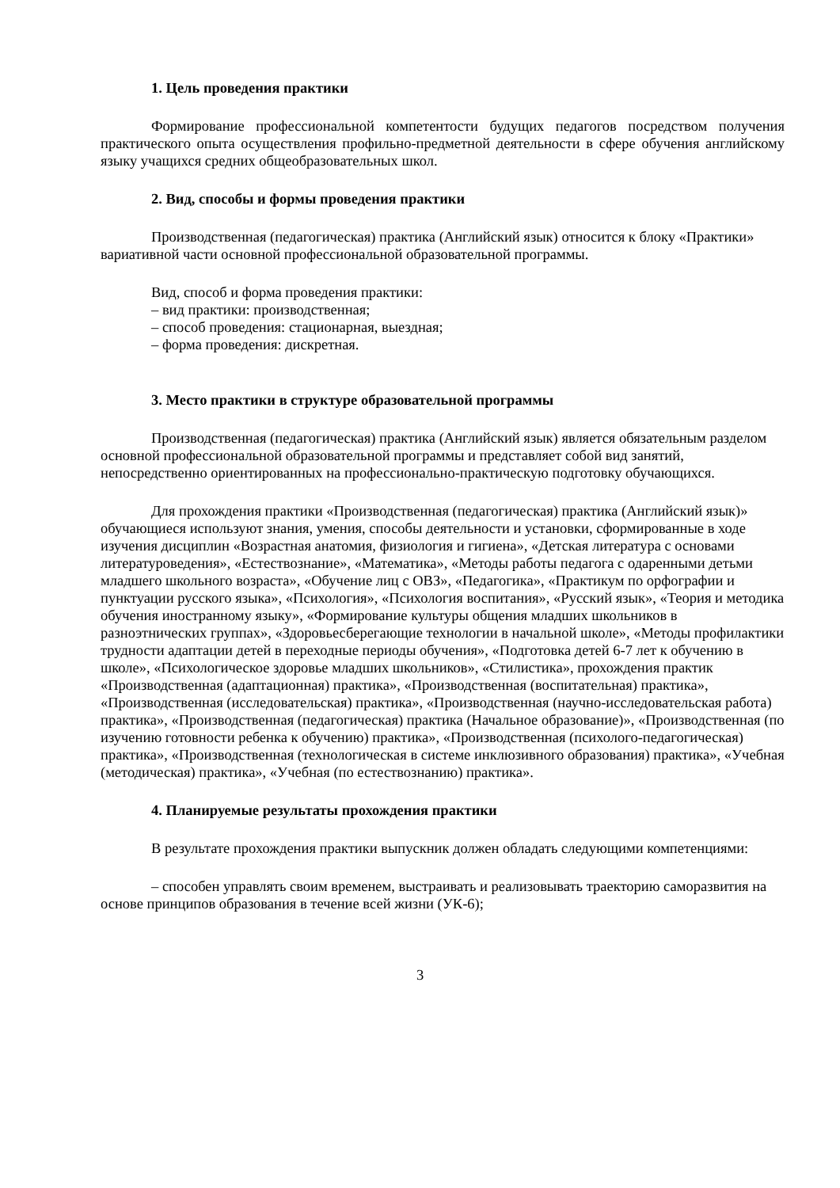1. Цель проведения практики
Формирование профессиональной компетентости будущих педагогов посредством получения практического опыта осуществления профильно-предметной деятельности в сфере обучения английскому языку учащихся средних общеобразовательных школ.
2. Вид, способы и формы проведения практики
Производственная (педагогическая) практика (Английский язык) относится к блоку «Практики» вариативной части основной профессиональной образовательной программы.
Вид, способ и форма проведения практики:
– вид практики: производственная;
– способ проведения: стационарная, выездная;
– форма проведения: дискретная.
3. Место практики в структуре образовательной программы
Производственная (педагогическая) практика (Английский язык) является обязательным разделом основной профессиональной образовательной программы и представляет собой вид занятий, непосредственно ориентированных на профессионально-практическую подготовку обучающихся.
Для прохождения практики «Производственная (педагогическая) практика (Английский язык)» обучающиеся используют знания, умения, способы деятельности и установки, сформированные в ходе изучения дисциплин «Возрастная анатомия, физиология и гигиена», «Детская литература с основами литературоведения», «Естествознание», «Математика», «Методы работы педагога с одаренными детьми младшего школьного возраста», «Обучение лиц с ОВЗ», «Педагогика», «Практикум по орфографии и пунктуации русского языка», «Психология», «Психология воспитания», «Русский язык», «Теория и методика обучения иностранному языку», «Формирование культуры общения младших школьников в разноэтнических группах», «Здоровьесберегающие технологии в начальной школе», «Методы профилактики трудности адаптации детей в переходные периоды обучения», «Подготовка детей 6-7 лет к обучению в школе», «Психологическое здоровье младших школьников», «Стилистика», прохождения практик «Производственная (адаптационная) практика», «Производственная (воспитательная) практика», «Производственная (исследовательская) практика», «Производственная (научно-исследовательская работа) практика», «Производственная (педагогическая) практика (Начальное образование)», «Производственная (по изучению готовности ребенка к обучению) практика», «Производственная (психолого-педагогическая) практика», «Производственная (технологическая в системе инклюзивного образования) практика», «Учебная (методическая) практика», «Учебная (по естествознанию) практика».
4. Планируемые результаты прохождения практики
В результате прохождения практики выпускник должен обладать следующими компетенциями:
– способен управлять своим временем, выстраивать и реализовывать траекторию саморазвития на основе принципов образования в течение всей жизни (УК-6);
3